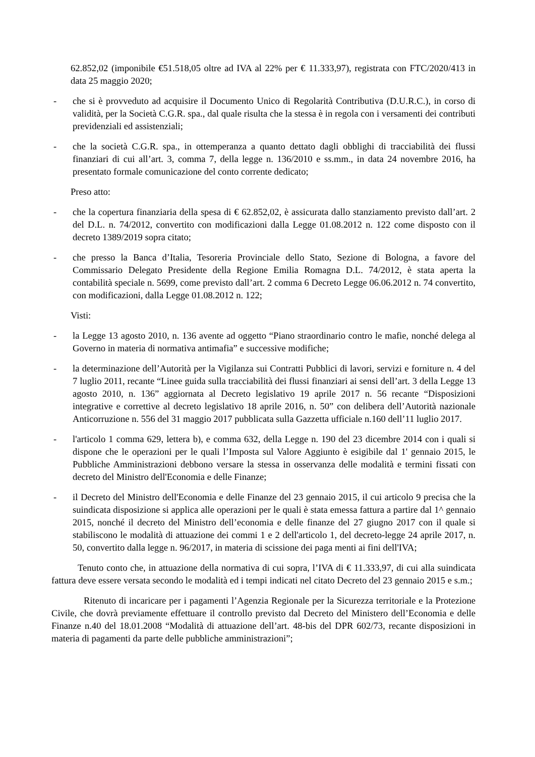62.852,02 (imponibile €51.518,05 oltre ad IVA al 22% per € 11.333,97), registrata con FTC/2020/413 in data 25 maggio 2020;
- che si è provveduto ad acquisire il Documento Unico di Regolarità Contributiva (D.U.R.C.), in corso di validità, per la Società C.G.R. spa., dal quale risulta che la stessa è in regola con i versamenti dei contributi previdenziali ed assistenziali;
- che la società C.G.R. spa., in ottemperanza a quanto dettato dagli obblighi di tracciabilità dei flussi finanziari di cui all’art. 3, comma 7, della legge n. 136/2010 e ss.mm., in data 24 novembre 2016, ha presentato formale comunicazione del conto corrente dedicato;
Preso atto:
- che la copertura finanziaria della spesa di € 62.852,02, è assicurata dallo stanziamento previsto dall’art. 2 del D.L. n. 74/2012, convertito con modificazioni dalla Legge 01.08.2012 n. 122 come disposto con il decreto 1389/2019 sopra citato;
- che presso la Banca d’Italia, Tesoreria Provinciale dello Stato, Sezione di Bologna, a favore del Commissario Delegato Presidente della Regione Emilia Romagna D.L. 74/2012, è stata aperta la contabilità speciale n. 5699, come previsto dall’art. 2 comma 6 Decreto Legge 06.06.2012 n. 74 convertito, con modificazioni, dalla Legge 01.08.2012 n. 122;
Visti:
- la Legge 13 agosto 2010, n. 136 avente ad oggetto “Piano straordinario contro le mafie, nonché delega al Governo in materia di normativa antimafia” e successive modifiche;
- la determinazione dell’Autorità per la Vigilanza sui Contratti Pubblici di lavori, servizi e forniture n. 4 del 7 luglio 2011, recante “Linee guida sulla tracciabilità dei flussi finanziari ai sensi dell’art. 3 della Legge 13 agosto 2010, n. 136” aggiornata al Decreto legislativo 19 aprile 2017 n. 56 recante “Disposizioni integrative e correttive al decreto legislativo 18 aprile 2016, n. 50” con delibera dell’Autorità nazionale Anticorruzione n. 556 del 31 maggio 2017 pubblicata sulla Gazzetta ufficiale n.160 dell’11 luglio 2017.
- l'articolo 1 comma 629, lettera b), e comma 632, della Legge n. 190 del 23 dicembre 2014 con i quali si dispone che le operazioni per le quali l’Imposta sul Valore Aggiunto è esigibile dal 1' gennaio 2015, le Pubbliche Amministrazioni debbono versare la stessa in osservanza delle modalità e termini fissati con decreto del Ministro dell'Economia e delle Finanze;
- il Decreto del Ministro dell'Economia e delle Finanze del 23 gennaio 2015, il cui articolo 9 precisa che la suindicata disposizione si applica alle operazioni per le quali è stata emessa fattura a partire dal 1^ gennaio 2015, nonché il decreto del Ministro dell’economia e delle finanze del 27 giugno 2017 con il quale si stabiliscono le modalità di attuazione dei commi 1 e 2 dell'articolo 1, del decreto-legge 24 aprile 2017, n. 50, convertito dalla legge n. 96/2017, in materia di scissione dei paga menti ai fini dell'IVA;
Tenuto conto che, in attuazione della normativa di cui sopra, l’IVA di € 11.333,97, di cui alla suindicata fattura deve essere versata secondo le modalità ed i tempi indicati nel citato Decreto del 23 gennaio 2015 e s.m.;
Ritenuto di incaricare per i pagamenti l’Agenzia Regionale per la Sicurezza territoriale e la Protezione Civile, che dovrà previamente effettuare il controllo previsto dal Decreto del Ministero dell’Economia e delle Finanze n.40 del 18.01.2008 “Modalità di attuazione dell’art. 48-bis del DPR 602/73, recante disposizioni in materia di pagamenti da parte delle pubbliche amministrazioni”;